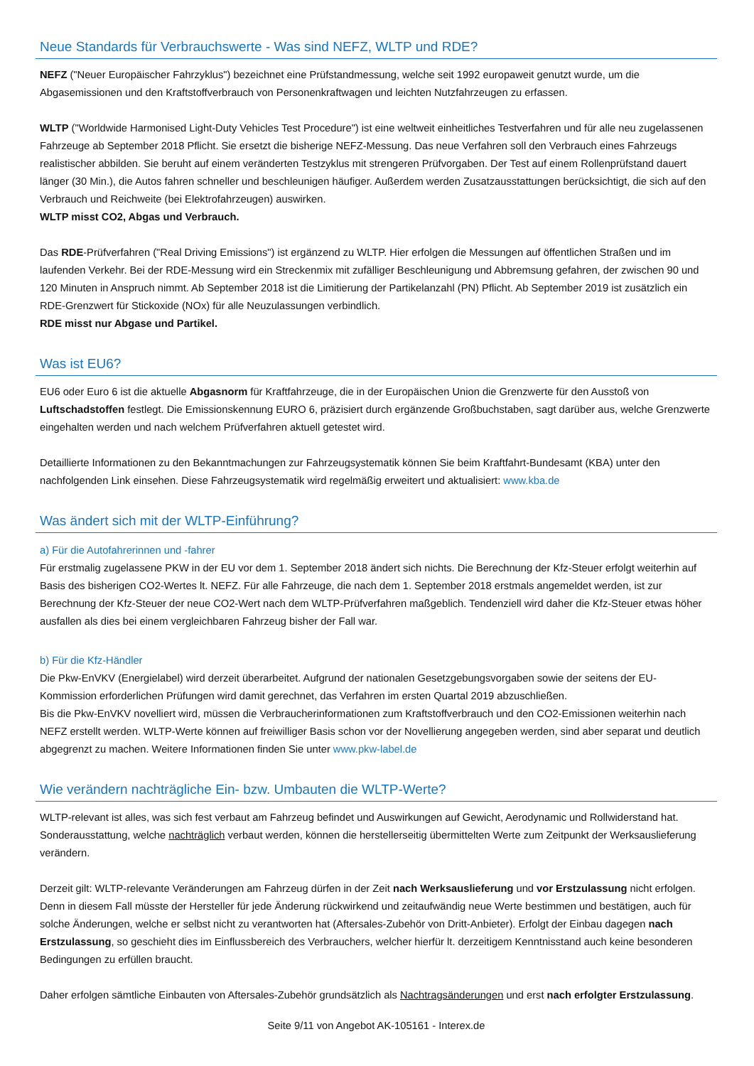Neue Standards für Verbrauchswerte - Was sind NEFZ, WLTP und RDE?
NEFZ ("Neuer Europäischer Fahrzyklus") bezeichnet eine Prüfstandmessung, welche seit 1992 europaweit genutzt wurde, um die Abgasemissionen und den Kraftstoffverbrauch von Personenkraftwagen und leichten Nutzfahrzeugen zu erfassen.
WLTP ("Worldwide Harmonised Light-Duty Vehicles Test Procedure") ist eine weltweit einheitliches Testverfahren und für alle neu zugelassenen Fahrzeuge ab September 2018 Pflicht. Sie ersetzt die bisherige NEFZ-Messung. Das neue Verfahren soll den Verbrauch eines Fahrzeugs realistischer abbilden. Sie beruht auf einem veränderten Testzyklus mit strengeren Prüfvorgaben. Der Test auf einem Rollenprüfstand dauert länger (30 Min.), die Autos fahren schneller und beschleunigen häufiger. Außerdem werden Zusatzausstattungen berücksichtigt, die sich auf den Verbrauch und Reichweite (bei Elektrofahrzeugen) auswirken.
WLTP misst CO2, Abgas und Verbrauch.
Das RDE-Prüfverfahren ("Real Driving Emissions") ist ergänzend zu WLTP. Hier erfolgen die Messungen auf öffentlichen Straßen und im laufenden Verkehr. Bei der RDE-Messung wird ein Streckenmix mit zufälliger Beschleunigung und Abbremsung gefahren, der zwischen 90 und 120 Minuten in Anspruch nimmt. Ab September 2018 ist die Limitierung der Partikelanzahl (PN) Pflicht. Ab September 2019 ist zusätzlich ein RDE-Grenzwert für Stickoxide (NOx) für alle Neuzulassungen verbindlich.
RDE misst nur Abgase und Partikel.
Was ist EU6?
EU6 oder Euro 6 ist die aktuelle Abgasnorm für Kraftfahrzeuge, die in der Europäischen Union die Grenzwerte für den Ausstoß von Luftschadstoffen festlegt. Die Emissionskennung EURO 6, präzisiert durch ergänzende Großbuchstaben, sagt darüber aus, welche Grenzwerte eingehalten werden und nach welchem Prüfverfahren aktuell getestet wird.
Detaillierte Informationen zu den Bekanntmachungen zur Fahrzeugsystematik können Sie beim Kraftfahrt-Bundesamt (KBA) unter den nachfolgenden Link einsehen. Diese Fahrzeugsystematik wird regelmäßig erweitert und aktualisiert: www.kba.de
Was ändert sich mit der WLTP-Einführung?
a) Für die Autofahrerinnen und -fahrer
Für erstmalig zugelassene PKW in der EU vor dem 1. September 2018 ändert sich nichts. Die Berechnung der Kfz-Steuer erfolgt weiterhin auf Basis des bisherigen CO2-Wertes lt. NEFZ. Für alle Fahrzeuge, die nach dem 1. September 2018 erstmals angemeldet werden, ist zur Berechnung der Kfz-Steuer der neue CO2-Wert nach dem WLTP-Prüfverfahren maßgeblich. Tendenziell wird daher die Kfz-Steuer etwas höher ausfallen als dies bei einem vergleichbaren Fahrzeug bisher der Fall war.
b) Für die Kfz-Händler
Die Pkw-EnVKV (Energielabel) wird derzeit überarbeitet. Aufgrund der nationalen Gesetzgebungsvorgaben sowie der seitens der EU-Kommission erforderlichen Prüfungen wird damit gerechnet, das Verfahren im ersten Quartal 2019 abzuschließen.
Bis die Pkw-EnVKV novelliert wird, müssen die Verbraucherinformationen zum Kraftstoffverbrauch und den CO2-Emissionen weiterhin nach NEFZ erstellt werden. WLTP-Werte können auf freiwilliger Basis schon vor der Novellierung angegeben werden, sind aber separat und deutlich abgegrenzt zu machen. Weitere Informationen finden Sie unter www.pkw-label.de
Wie verändern nachträgliche Ein- bzw. Umbauten die WLTP-Werte?
WLTP-relevant ist alles, was sich fest verbaut am Fahrzeug befindet und Auswirkungen auf Gewicht, Aerodynamic und Rollwiderstand hat. Sonderausstattung, welche nachträglich verbaut werden, können die herstellerseitig übermittelten Werte zum Zeitpunkt der Werksauslieferung verändern.
Derzeit gilt: WLTP-relevante Veränderungen am Fahrzeug dürfen in der Zeit nach Werksauslieferung und vor Erstzulassung nicht erfolgen. Denn in diesem Fall müsste der Hersteller für jede Änderung rückwirkend und zeitaufwändig neue Werte bestimmen und bestätigen, auch für solche Änderungen, welche er selbst nicht zu verantworten hat (Aftersales-Zubehör von Dritt-Anbieter). Erfolgt der Einbau dagegen nach Erstzulassung, so geschieht dies im Einflussbereich des Verbrauchers, welcher hierfür lt. derzeitigem Kenntnisstand auch keine besonderen Bedingungen zu erfüllen braucht.
Daher erfolgen sämtliche Einbauten von Aftersales-Zubehör grundsätzlich als Nachtragsänderungen und erst nach erfolgter Erstzulassung.
Seite 9/11 von Angebot AK-105161 - Interex.de